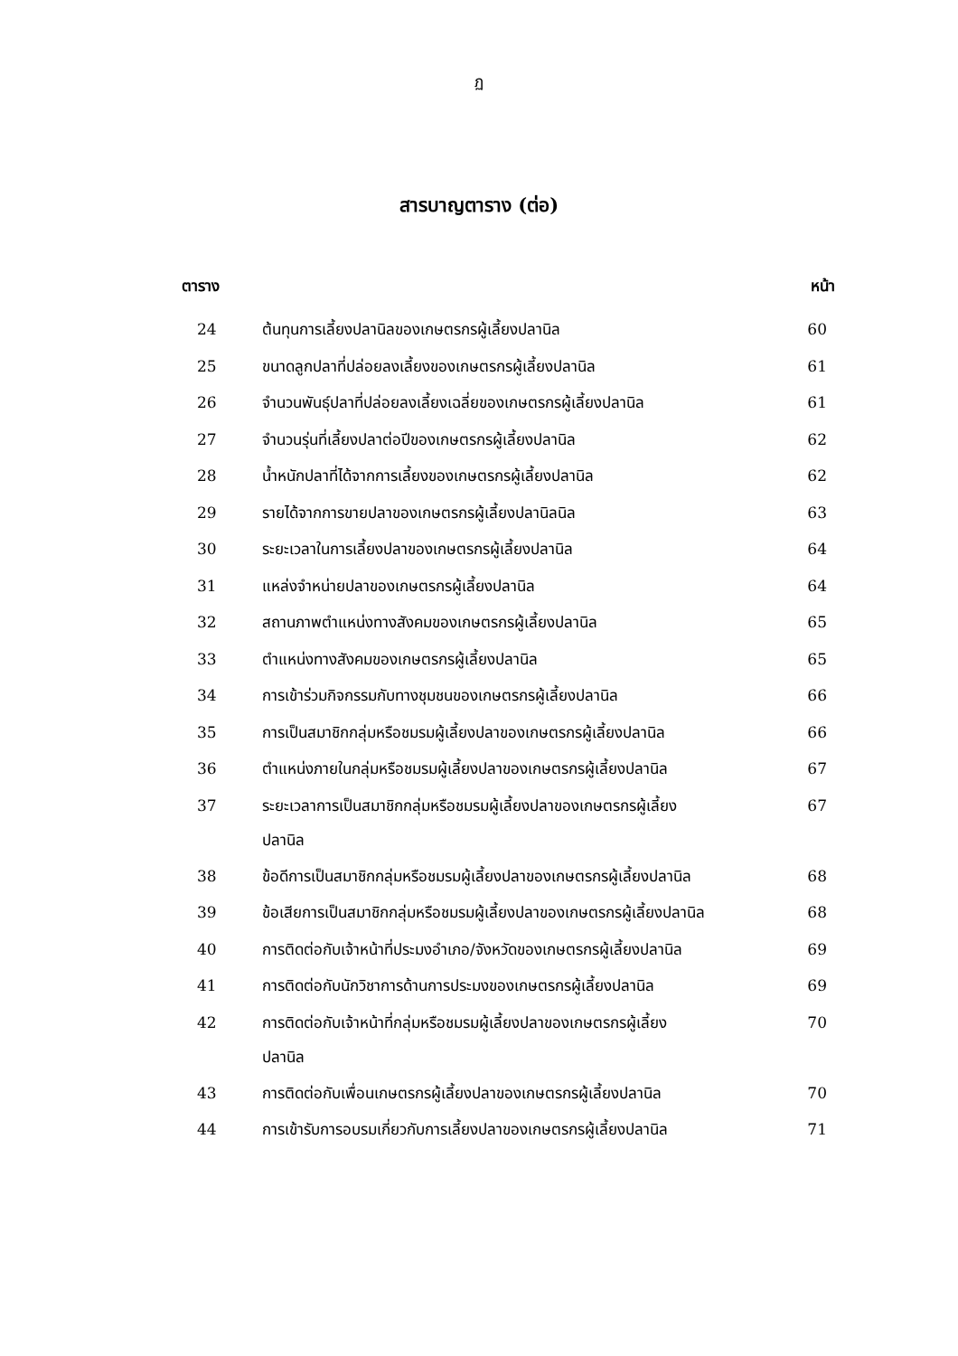ฏ
สารบาญตาราง (ต่อ)
| ตาราง | | หน้า |
| --- | --- | --- |
| 24 | ต้นทุนการเลี้ยงปลานิลของเกษตรกรผู้เลี้ยงปลานิล | 60 |
| 25 | ขนาดลูกปลาที่ปล่อยลงเลี้ยงของเกษตรกรผู้เลี้ยงปลานิล | 61 |
| 26 | จำนวนพันธุ์ปลาที่ปล่อยลงเลี้ยงเฉลี่ยของเกษตรกรผู้เลี้ยงปลานิล | 61 |
| 27 | จำนวนรุ่นที่เลี้ยงปลาต่อปีของเกษตรกรผู้เลี้ยงปลานิล | 62 |
| 28 | น้ำหนักปลาที่ได้จากการเลี้ยงของเกษตรกรผู้เลี้ยงปลานิล | 62 |
| 29 | รายได้จากการขายปลาของเกษตรกรผู้เลี้ยงปลานิลนิล | 63 |
| 30 | ระยะเวลาในการเลี้ยงปลาของเกษตรกรผู้เลี้ยงปลานิล | 64 |
| 31 | แหล่งจำหน่ายปลาของเกษตรกรผู้เลี้ยงปลานิล | 64 |
| 32 | สถานภาพตำแหน่งทางสังคมของเกษตรกรผู้เลี้ยงปลานิล | 65 |
| 33 | ตำแหน่งทางสังคมของเกษตรกรผู้เลี้ยงปลานิล | 65 |
| 34 | การเข้าร่วมกิจกรรมกับทางชุมชนของเกษตรกรผู้เลี้ยงปลานิล | 66 |
| 35 | การเป็นสมาชิกกลุ่มหรือชมรมผู้เลี้ยงปลาของเกษตรกรผู้เลี้ยงปลานิล | 66 |
| 36 | ตำแหน่งภายในกลุ่มหรือชมรมผู้เลี้ยงปลาของเกษตรกรผู้เลี้ยงปลานิล | 67 |
| 37 | ระยะเวลาการเป็นสมาชิกกลุ่มหรือชมรมผู้เลี้ยงปลาของเกษตรกรผู้เลี้ยง ปลานิล | 67 |
| 38 | ข้อดีการเป็นสมาชิกกลุ่มหรือชมรมผู้เลี้ยงปลาของเกษตรกรผู้เลี้ยงปลานิล | 68 |
| 39 | ข้อเสียการเป็นสมาชิกกลุ่มหรือชมรมผู้เลี้ยงปลาของเกษตรกรผู้เลี้ยงปลานิล | 68 |
| 40 | การติดต่อกับเจ้าหน้าที่ประมงอำเภอ/จังหวัดของเกษตรกรผู้เลี้ยงปลานิล | 69 |
| 41 | การติดต่อกับนักวิชาการด้านการประมงของเกษตรกรผู้เลี้ยงปลานิล | 69 |
| 42 | การติดต่อกับเจ้าหน้าที่กลุ่มหรือชมรมผู้เลี้ยงปลาของเกษตรกรผู้เลี้ยง ปลานิล | 70 |
| 43 | การติดต่อกับเพื่อนเกษตรกรผู้เลี้ยงปลาของเกษตรกรผู้เลี้ยงปลานิล | 70 |
| 44 | การเข้ารับการอบรมเกี่ยวกับการเลี้ยงปลาของเกษตรกรผู้เลี้ยงปลานิล | 71 |